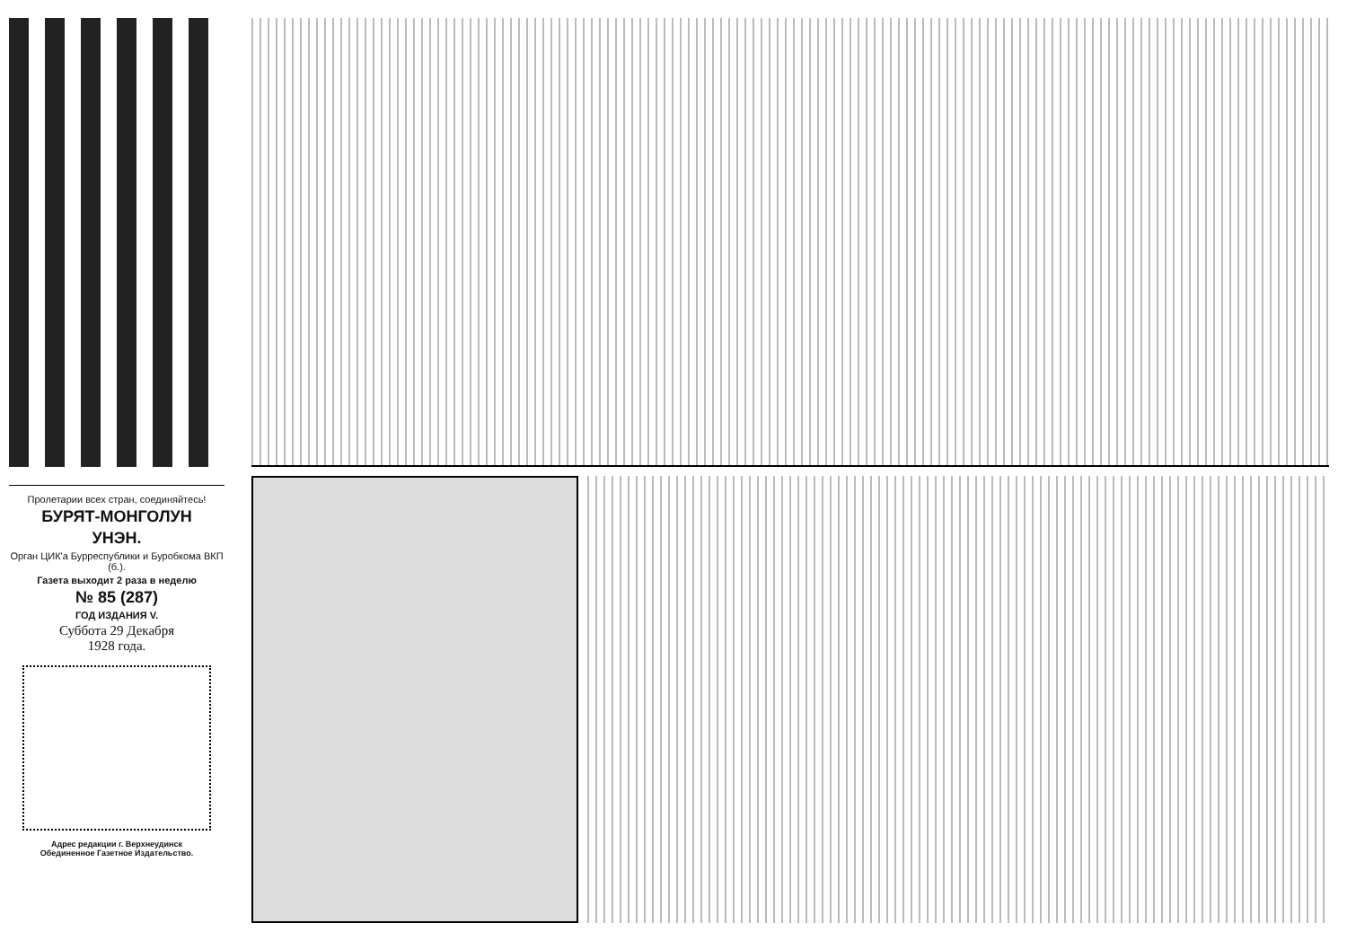Пролетарии всех стран, соединяйтесь!
БУРЯТ-МОНГОЛУН
УНЭН.
Орган ЦИК'а Бурреспублики и Буробкома ВКП (б.).
Газета выходит 2 раза в неделю
№ 85 (287)
ГОД ИЗДАНИЯ V.
Суббота 29 Декабря
1928 года.
Адрес редакции г. Верхнеудинск
Обединенное Газетное Издательство.